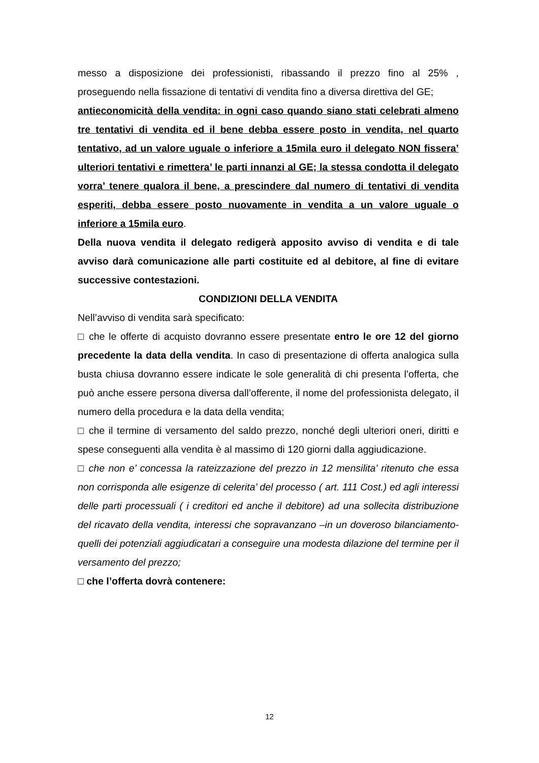messo a disposizione dei professionisti, ribassando il prezzo fino al 25% , proseguendo nella fissazione di tentativi di vendita fino a diversa direttiva del GE;
antieconomicità della vendita: in ogni caso quando siano stati celebrati almeno tre tentativi di vendita ed il bene debba essere posto in vendita, nel quarto tentativo, ad un valore uguale o inferiore a 15mila euro il delegato NON fissera’ ulteriori tentativi e rimettera’ le parti innanzi al GE; la stessa condotta il delegato vorra’ tenere qualora il bene, a prescindere dal numero di tentativi di vendita esperiti, debba essere posto nuovamente in vendita a un valore uguale o inferiore a 15mila euro.
Della nuova vendita il delegato redigerà apposito avviso di vendita e di tale avviso darà comunicazione alle parti costituite ed al debitore, al fine di evitare successive contestazioni.
CONDIZIONI DELLA VENDITA
Nell’avviso di vendita sarà specificato:
□ che le offerte di acquisto dovranno essere presentate entro le ore 12 del giorno precedente la data della vendita. In caso di presentazione di offerta analogica sulla busta chiusa dovranno essere indicate le sole generalità di chi presenta l’offerta, che può anche essere persona diversa dall’offerente, il nome del professionista delegato, il numero della procedura e la data della vendita;
□ che il termine di versamento del saldo prezzo, nonché degli ulteriori oneri, diritti e spese conseguenti alla vendita è al massimo di 120 giorni dalla aggiudicazione.
□ che non e’ concessa la rateizzazione del prezzo in 12 mensilita’ ritenuto che essa non corrisponda alle esigenze di celerita’ del processo ( art. 111 Cost.) ed agli interessi delle parti processuali ( i creditori ed anche il debitore) ad una sollecita distribuzione del ricavato della vendita, interessi che sopravanzano –in un doveroso bilanciamento- quelli dei potenziali aggiudicatari a conseguire una modesta dilazione del termine per il versamento del prezzo;
□ che l’offerta dovrà contenere:
12